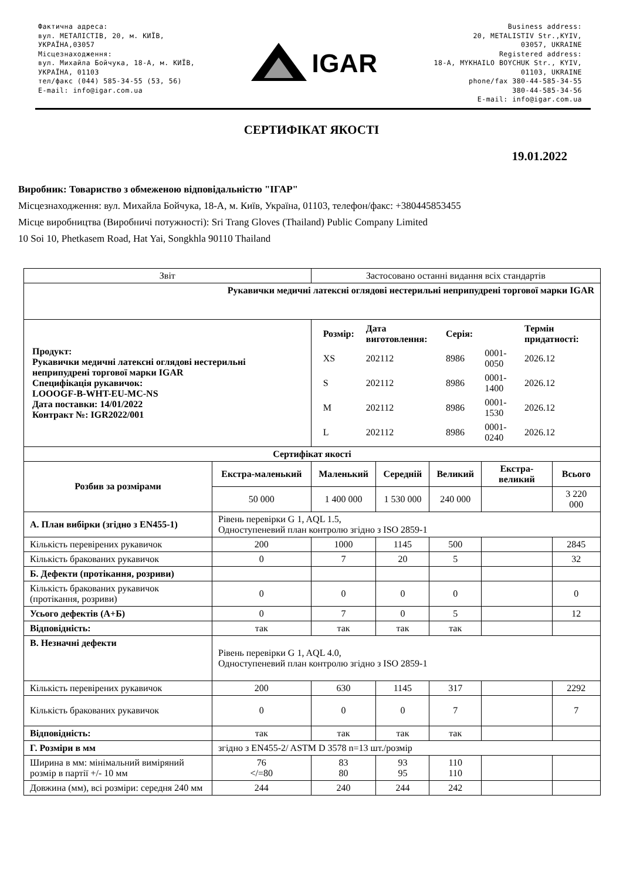Фактична адреса:
вул. МЕТАЛІСТІВ, 20, м. КИЇВ,
УКРАЇНА,03057
Місцезнаходження:
вул. Михайла Бойчука, 18-А, м. КИЇВ,
УКРАЇНА, 01103
тел/факс (044) 585-34-55 (53, 56)
E-mail: info@igar.com.ua
IGAR
Business address:
20, METALISTIV Str.,KYIV,
03057, UKRAINE
Registered address:
18-A, MYKHAILO BOYCHUK Str., KYIV,
01103, UKRAINE
phone/fax 380-44-585-34-55
380-44-585-34-56
E-mail: info@igar.com.ua
СЕРТИФІКАТ ЯКОСТІ
19.01.2022
Виробник: Товариство з обмеженою відповідальністю "ІГАР"
Місцезнаходження: вул. Михайла Бойчука, 18-А, м. Київ, Україна, 01103, телефон/факс: +380445853455
Місце виробництва (Виробничі потужності): Sri Trang Gloves (Thailand) Public Company Limited
10 Soi 10, Phetkasem Road, Hat Yai, Songkhla 90110 Thailand
| Звіт | | Застосовано останні видання всіх стандартів | | | | |
| Рукавички медичні латексні оглядові нестерильні неприпудрені торгової марки IGAR | | | | | | |
| Продукт: Рукавички медичні латексні оглядові нестерильні неприпудрені торгової марки IGAR Специфікація рукавичок: LOOOGF-B-WHT-EU-MC-NS Дата поставки: 14/01/2022 Контракт №: IGR2022/001 | | / Розмір: / Дата виготовлення: / Серія: / / Термін придатності: / / XS / 202112 / 8986 / 0001-0050 / 2026.12 / / S / 202112 / 8986 / 0001- 1400 / 2026.12 / / M / 202112 / 8986 / 0001-1530 / 2026.12 / / L / 202112 / 8986 / 0001-0240 / 2026.12 / | | | | |
| Сертифікат якості | | | | | | |
| Розбив за розмірами | Екстра-маленький | Маленький | Середній | Великий | Екстра-великий | Всього |
| | 50 000 | 1 400 000 | 1 530 000 | 240 000 | | 3 220 000 |
| А. План вибірки (згідно з EN455-1) | Рівень перевірки G 1, AQL 1.5, Одноступеневий план контролю згідно з ISO 2859-1 | | | | | |
| Кількість перевірених рукавичок | 200 | 1000 | 1145 | 500 | | 2845 |
| Кількість бракованих рукавичок | 0 | 7 | 20 | 5 | | 32 |
| Б. Дефекти (протікання, розриви) | | | | | | |
| Кількість бракованих рукавичок (протікання, розриви) | 0 | 0 | 0 | 0 | | 0 |
| Усього дефектів (А+Б) | 0 | 7 | 0 | 5 | | 12 |
| Відповідність: | так | так | так | так | | |
| В. Незначні дефекти | Рівень перевірки G 1, AQL 4.0, Одноступеневий план контролю згідно з ISO 2859-1 | | | | | |
| Кількість перевірених рукавичок | 200 | 630 | 1145 | 317 | | 2292 |
| Кількість бракованих рукавичок | 0 | 0 | 0 | 7 | | 7 |
| Відповідність: | так | так | так | так | | |
| Г. Розміри в мм | згідно з EN455-2/ ASTM D 3578 n=13 шт./розмір | | | | | |
| Ширина в мм: мінімальний виміряний розмір в партії +/- 10 мм | 76 </=80 | 83 80 | 93 95 | 110 110 | | |
| Довжина (мм), всі розміри: середня 240 мм | 244 | 240 | 244 | 242 | | |